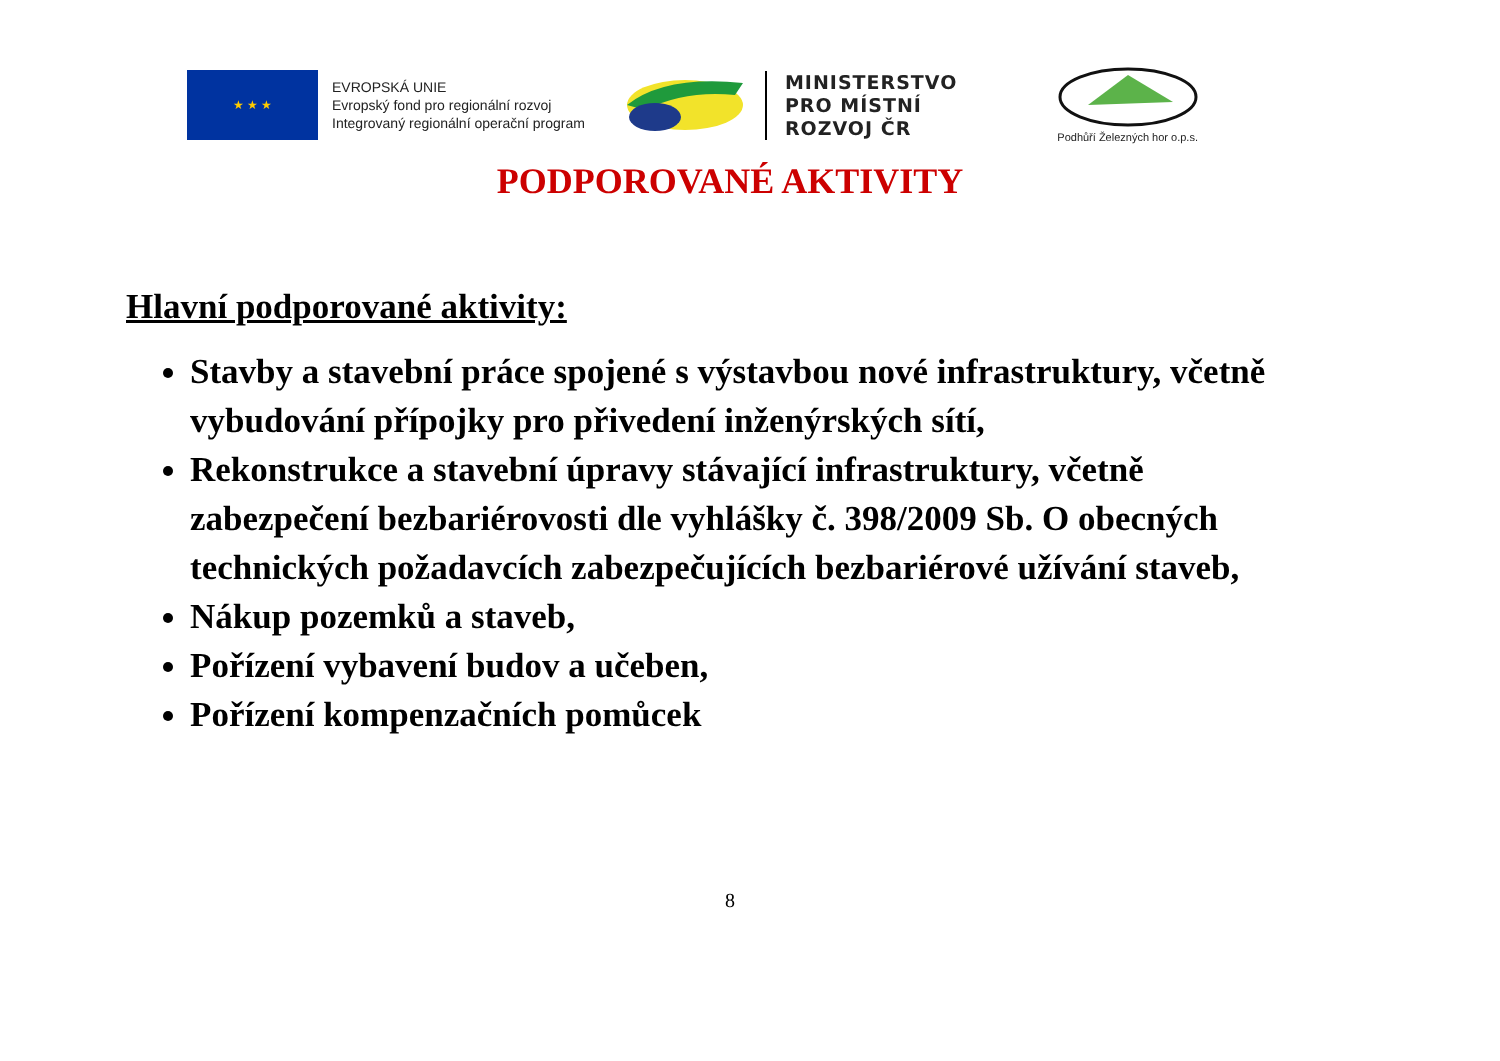★ ★ ★
EVROPSKÁ UNIE
Evropský fond pro regionální rozvoj
Integrovaný regionální operační program
MINISTERSTVO
PRO MÍSTNÍ
ROZVOJ ČR
Podhůří Železných hor o.p.s.
PODPOROVANÉ AKTIVITY
Hlavní podporované aktivity:
Stavby a stavební práce spojené s výstavbou nové infrastruktury, včetně vybudování přípojky pro přivedení inženýrských sítí,
Rekonstrukce a stavební úpravy stávající infrastruktury, včetně zabezpečení bezbariérovosti dle vyhlášky č. 398/2009 Sb. O obecných technických požadavcích zabezpečujících bezbariérové užívání staveb,
Nákup pozemků a staveb,
Pořízení vybavení budov a učeben,
Pořízení kompenzačních pomůcek
8